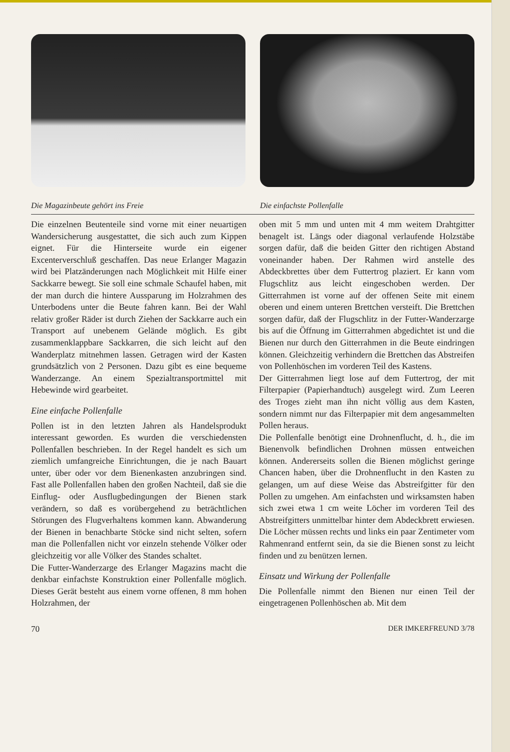Die Magazinbeute gehört ins Freie Die einfachste Pollenfalle
Die einzelnen Beutenteile sind vorne mit einer neuartigen Wandersicherung ausgestattet, die sich auch zum Kippen eignet. Für die Hinterseite wurde ein eigener Excenterverschluß geschaffen. Das neue Erlanger Magazin wird bei Platzänderungen nach Möglichkeit mit Hilfe einer Sackkarre bewegt. Sie soll eine schmale Schaufel haben, mit der man durch die hintere Aussparung im Holzrahmen des Unterbodens unter die Beute fahren kann. Bei der Wahl relativ großer Räder ist durch Ziehen der Sackkarre auch ein Transport auf unebenem Gelände möglich. Es gibt zusammenklappbare Sackkarren, die sich leicht auf den Wanderplatz mitnehmen lassen. Getragen wird der Kasten grundsätzlich von 2 Personen. Dazu gibt es eine bequeme Wanderzange. An einem Spezialtransportmittel mit Hebewinde wird gearbeitet.
Eine einfache Pollenfalle
Pollen ist in den letzten Jahren als Handelsprodukt interessant geworden. Es wurden die verschiedensten Pollenfallen beschrieben. In der Regel handelt es sich um ziemlich umfangreiche Einrichtungen, die je nach Bauart unter, über oder vor dem Bienenkasten anzubringen sind. Fast alle Pollenfallen haben den großen Nachteil, daß sie die Einflug- oder Ausflugbedingungen der Bienen stark verändern, so daß es vorübergehend zu beträchtlichen Störungen des Flugverhaltens kommen kann. Abwanderung der Bienen in benachbarte Stöcke sind nicht selten, sofern man die Pollenfallen nicht vor einzeln stehende Völker oder gleichzeitig vor alle Völker des Standes schaltet.
Die Futter-Wanderzarge des Erlanger Magazins macht die denkbar einfachste Konstruktion einer Pollenfalle möglich. Dieses Gerät besteht aus einem vorne offenen, 8 mm hohen Holzrahmen, der
oben mit 5 mm und unten mit 4 mm weitem Drahtgitter benagelt ist. Längs oder diagonal verlaufende Holzstäbe sorgen dafür, daß die beiden Gitter den richtigen Abstand voneinander haben. Der Rahmen wird anstelle des Abdeckbrettes über dem Futtertrog plaziert. Er kann vom Flugschlitz aus leicht eingeschoben werden. Der Gitterrahmen ist vorne auf der offenen Seite mit einem oberen und einem unteren Brettchen versteift. Die Brettchen sorgen dafür, daß der Flugschlitz in der Futter-Wanderzarge bis auf die Öffnung im Gitterrahmen abgedichtet ist und die Bienen nur durch den Gitterrahmen in die Beute eindringen können. Gleichzeitig verhindern die Brettchen das Abstreifen von Pollenhöschen im vorderen Teil des Kastens.
Der Gitterrahmen liegt lose auf dem Futtertrog, der mit Filterpapier (Papierhandtuch) ausgelegt wird. Zum Leeren des Troges zieht man ihn nicht völlig aus dem Kasten, sondern nimmt nur das Filterpapier mit dem angesammelten Pollen heraus.
Die Pollenfalle benötigt eine Drohnenflucht, d. h., die im Bienenvolk befindlichen Drohnen müssen entweichen können. Andererseits sollen die Bienen möglichst geringe Chancen haben, über die Drohnenflucht in den Kasten zu gelangen, um auf diese Weise das Abstreifgitter für den Pollen zu umgehen. Am einfachsten und wirksamsten haben sich zwei etwa 1 cm weite Löcher im vorderen Teil des Abstreifgitters unmittelbar hinter dem Abdeckbrett erwiesen. Die Löcher müssen rechts und links ein paar Zentimeter vom Rahmenrand entfernt sein, da sie die Bienen sonst zu leicht finden und zu benützen lernen.
Einsatz und Wirkung der Pollenfalle
Die Pollenfalle nimmt den Bienen nur einen Teil der eingetragenen Pollenhöschen ab. Mit dem
70 DER IMKERFREUND 3/78